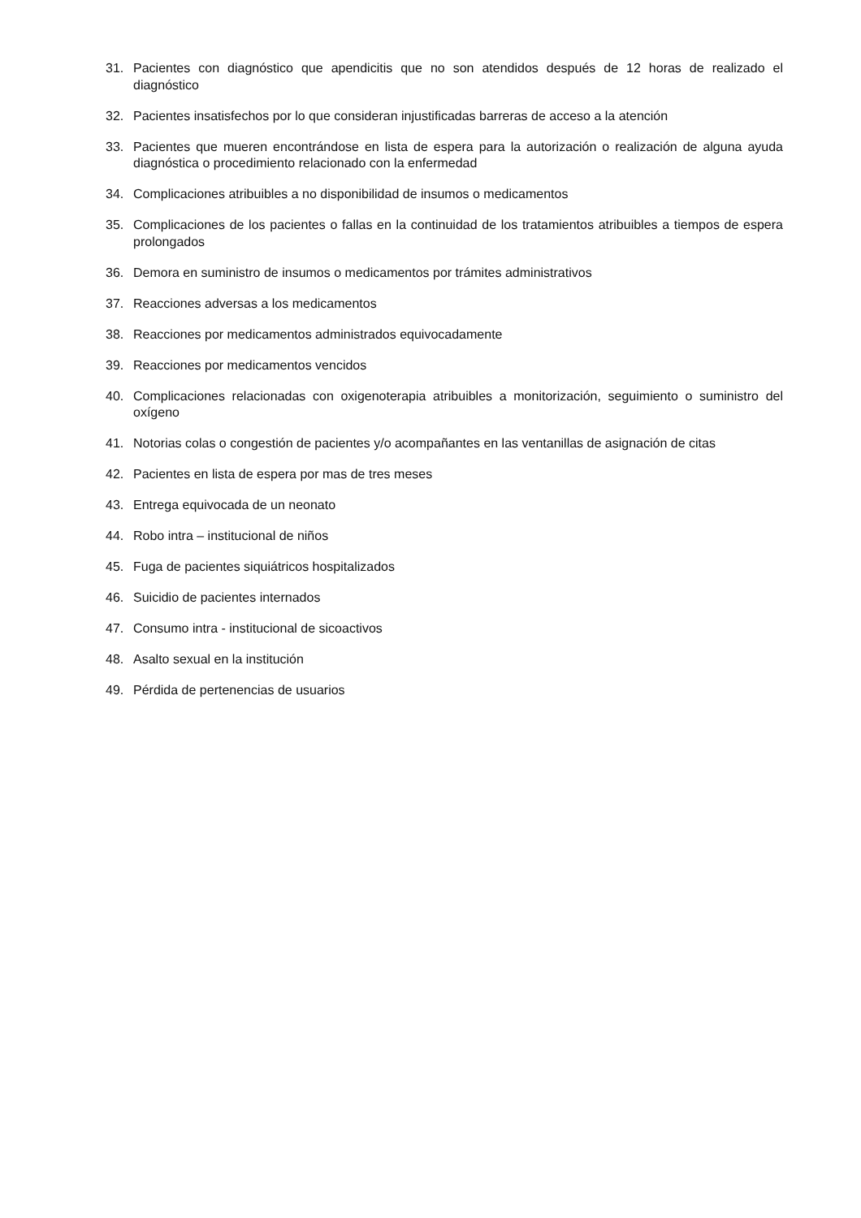31. Pacientes con diagnóstico que apendicitis que no son atendidos después de 12 horas de realizado el diagnóstico
32. Pacientes insatisfechos por lo que consideran injustificadas barreras de acceso a la atención
33. Pacientes que mueren encontrándose en lista de espera para la autorización o realización de alguna ayuda diagnóstica o procedimiento relacionado con la enfermedad
34. Complicaciones atribuibles a no disponibilidad de insumos o medicamentos
35. Complicaciones de los pacientes o fallas en la continuidad de los tratamientos atribuibles a tiempos de espera prolongados
36. Demora en suministro de insumos o medicamentos por trámites administrativos
37. Reacciones adversas a los medicamentos
38. Reacciones por medicamentos administrados equivocadamente
39. Reacciones por medicamentos vencidos
40. Complicaciones relacionadas con oxigenoterapia atribuibles a monitorización, seguimiento o suministro del oxígeno
41. Notorias colas o congestión de pacientes y/o acompañantes en las ventanillas de asignación de citas
42. Pacientes en lista de espera por mas de tres meses
43. Entrega equivocada de un neonato
44. Robo intra – institucional de niños
45. Fuga de pacientes siquiátricos hospitalizados
46. Suicidio de pacientes internados
47. Consumo intra - institucional de sicoactivos
48. Asalto sexual en la institución
49. Pérdida de pertenencias de usuarios